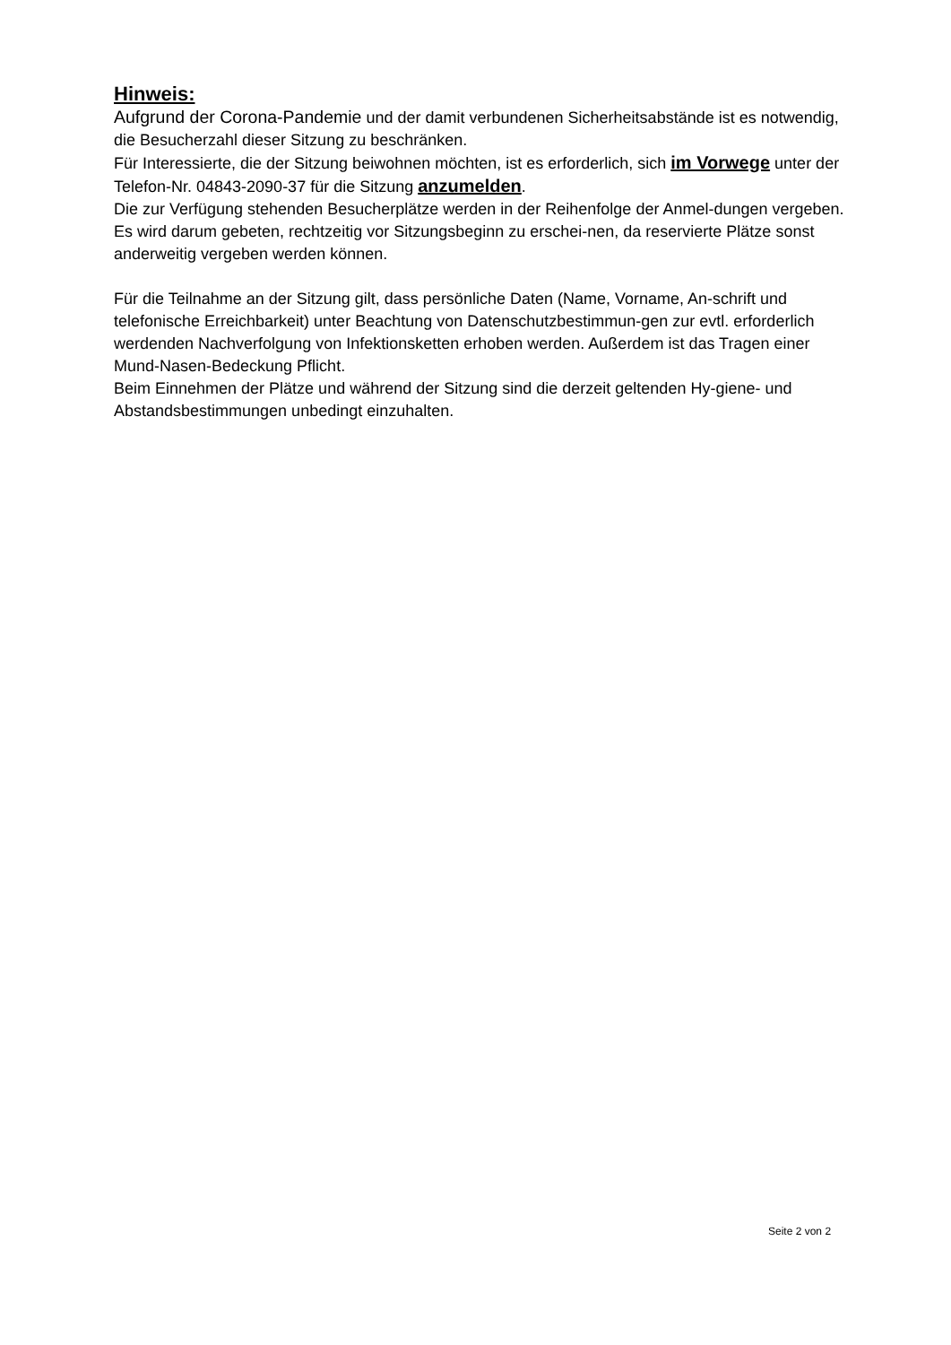Hinweis:
Aufgrund der Corona-Pandemie und der damit verbundenen Sicherheitsabstände ist es notwendig, die Besucherzahl dieser Sitzung zu beschränken.
Für Interessierte, die der Sitzung beiwohnen möchten, ist es erforderlich, sich im Vorwege unter der Telefon-Nr. 04843-2090-37 für die Sitzung anzumelden.
Die zur Verfügung stehenden Besucherplätze werden in der Reihenfolge der Anmel-dungen vergeben. Es wird darum gebeten, rechtzeitig vor Sitzungsbeginn zu erschei-nen, da reservierte Plätze sonst anderweitig vergeben werden können.
Für die Teilnahme an der Sitzung gilt, dass persönliche Daten (Name, Vorname, An-schrift und telefonische Erreichbarkeit) unter Beachtung von Datenschutzbestimmun-gen zur evtl. erforderlich werdenden Nachverfolgung von Infektionsketten erhoben werden. Außerdem ist das Tragen einer Mund-Nasen-Bedeckung Pflicht.
Beim Einnehmen der Plätze und während der Sitzung sind die derzeit geltenden Hy-giene- und Abstandsbestimmungen unbedingt einzuhalten.
Seite 2 von 2